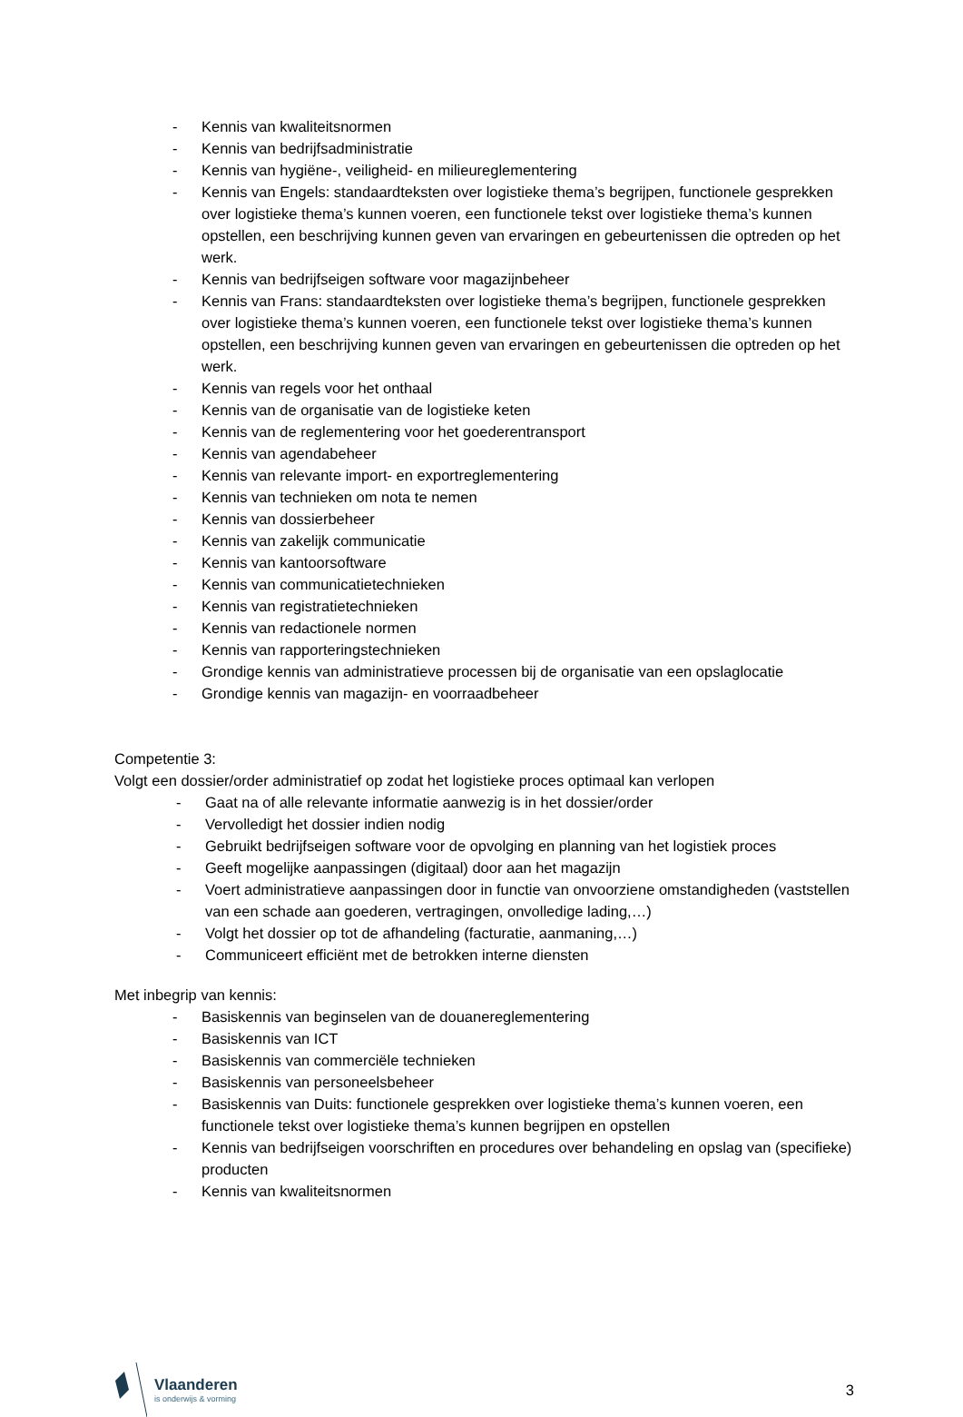- Kennis van kwaliteitsnormen
- Kennis van bedrijfsadministratie
- Kennis van hygiëne-, veiligheid- en milieureglementering
- Kennis van Engels: standaardteksten over logistieke thema’s begrijpen, functionele gesprekken over logistieke thema’s kunnen voeren, een functionele tekst over logistieke thema’s kunnen opstellen, een beschrijving kunnen geven van ervaringen en gebeurtenissen die optreden op het werk.
- Kennis van bedrijfseigen software voor magazijnbeheer
- Kennis van Frans: standaardteksten over logistieke thema’s begrijpen, functionele gesprekken over logistieke thema’s kunnen voeren, een functionele tekst over logistieke thema’s kunnen opstellen, een beschrijving kunnen geven van ervaringen en gebeurtenissen die optreden op het werk.
- Kennis van regels voor het onthaal
- Kennis van de organisatie van de logistieke keten
- Kennis van de reglementering voor het goederentransport
- Kennis van agendabeheer
- Kennis van relevante import- en exportreglementering
- Kennis van technieken om nota te nemen
- Kennis van dossierbeheer
- Kennis van zakelijk communicatie
- Kennis van kantoorsoftware
- Kennis van communicatietechnieken
- Kennis van registratietechnieken
- Kennis van redactionele normen
- Kennis van rapporteringstechnieken
- Grondige kennis van administratieve processen bij de organisatie van een opslaglocatie
- Grondige kennis van magazijn- en voorraadbeheer
Competentie 3:
Volgt een dossier/order administratief op zodat het logistieke proces optimaal kan verlopen
- Gaat na of alle relevante informatie aanwezig is in het dossier/order
- Vervolledigt het dossier indien nodig
- Gebruikt bedrijfseigen software voor de opvolging en planning van het logistiek proces
- Geeft mogelijke aanpassingen (digitaal) door aan het magazijn
- Voert administratieve aanpassingen door in functie van onvoorziene omstandigheden (vaststellen van een schade aan goederen, vertragingen, onvolledige lading,…)
- Volgt het dossier op tot de afhandeling (facturatie, aanmaning,…)
- Communiceert efficiënt met de betrokken interne diensten
Met inbegrip van kennis:
- Basiskennis van beginselen van de douanereglementering
- Basiskennis van ICT
- Basiskennis van commerciële technieken
- Basiskennis van personeelsbeheer
- Basiskennis van Duits: functionele gesprekken over logistieke thema’s kunnen voeren, een functionele tekst over logistieke thema’s kunnen begrijpen en opstellen
- Kennis van bedrijfseigen voorschriften en procedures over behandeling en opslag van (specifieke) producten
- Kennis van kwaliteitsnormen
Vlaanderen
is onderwijs & vorming
3